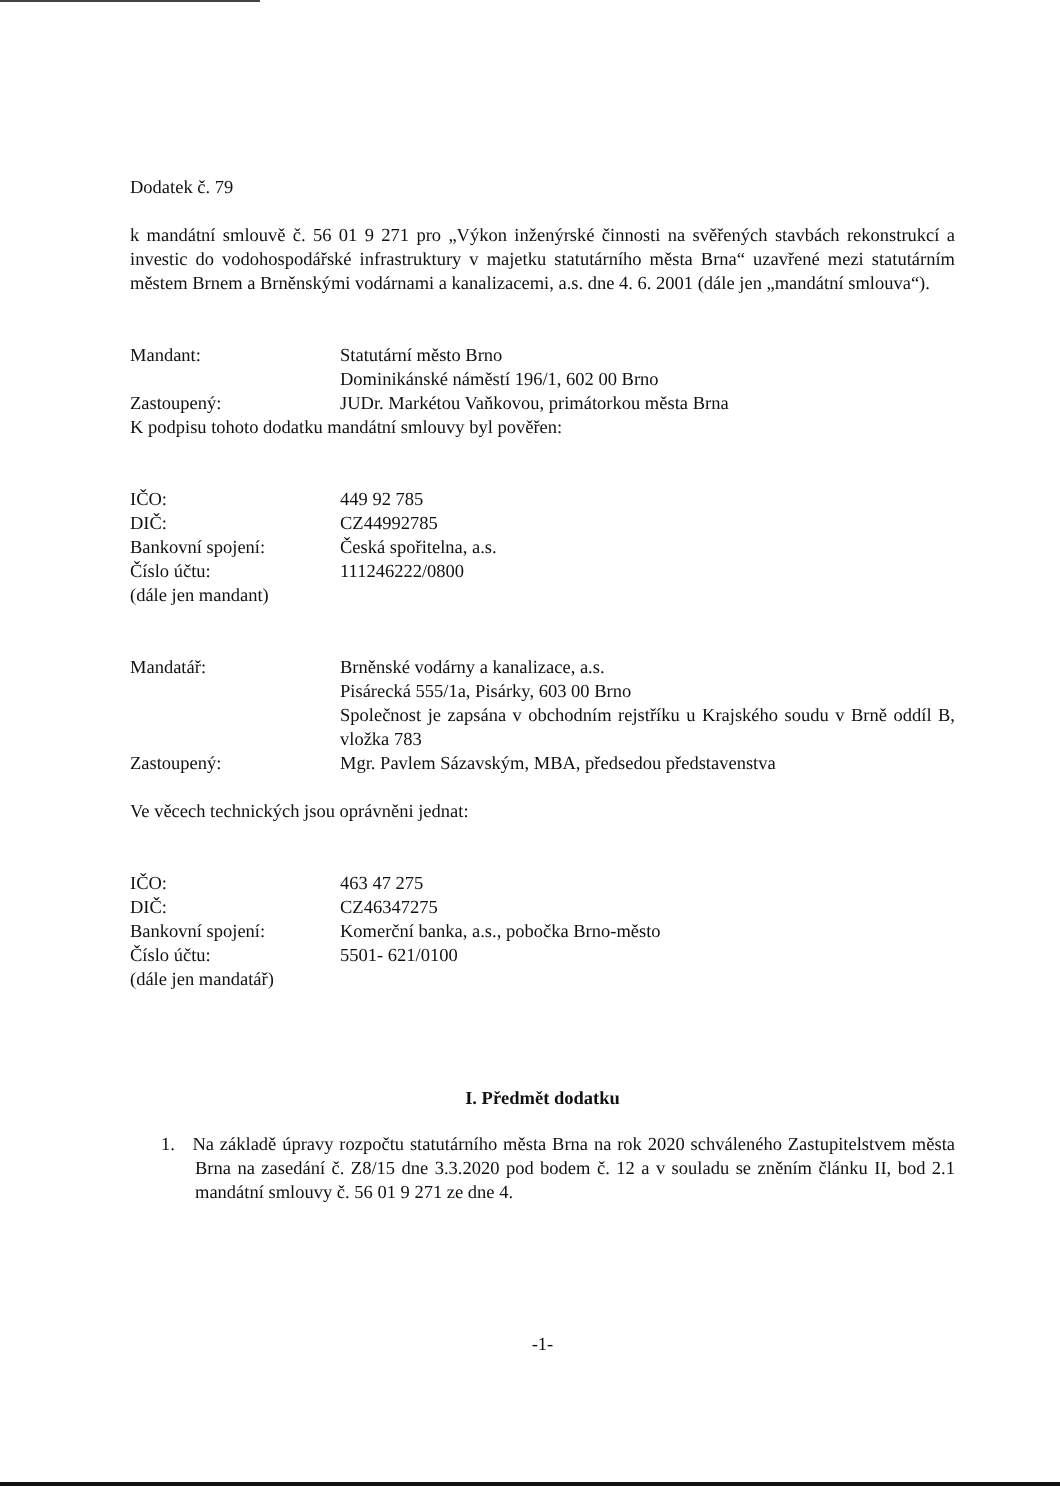Dodatek č. 79
k mandátní smlouvě č. 56 01 9 271 pro „Výkon inženýrské činnosti na svěřených stavbách rekonstrukcí a investic do vodohospodářské infrastruktury v majetku statutárního města Brna“ uzavřené mezi statutárním městem Brnem a Brněnskými vodárnami a kanalizacemi, a.s. dne 4. 6. 2001 (dále jen „mandátní smlouva“).
Mandant: Statutární město Brno
Dominikánské náměstí 196/1, 602 00 Brno
Zastoupený: JUDr. Markétou Vaňkovou, primátorkou města Brna
K podpisu tohoto dodatku mandátní smlouvy byl pověřen:
IČO: 449 92 785
DIČ: CZ44992785
Bankovní spojení: Česká spořitelna, a.s.
Číslo účtu: 111246222/0800
(dále jen mandant)
Mandatář: Brněnské vodárny a kanalizace, a.s.
Pisárecká 555/1a, Pisárky, 603 00 Brno
Společnost je zapsána v obchodním rejstříku u Krajského soudu v Brně oddíl B, vložka 783
Zastoupený: Mgr. Pavlem Sázavským, MBA, předsedou představenstva
Ve věcech technických jsou oprávněni jednat:
IČO: 463 47 275
DIČ: CZ46347275
Bankovní spojení: Komerční banka, a.s., pobočka Brno-město
Číslo účtu: 5501- 621/0100
(dále jen mandatář)
I. Předmět dodatku
1. Na základě úpravy rozpočtu statutárního města Brna na rok 2020 schváleného Zastupitelstvem města Brna na zasedání č. Z8/15 dne 3.3.2020 pod bodem č. 12 a v souladu se zněním článku II, bod 2.1 mandátní smlouvy č. 56 01 9 271 ze dne 4.
-1-